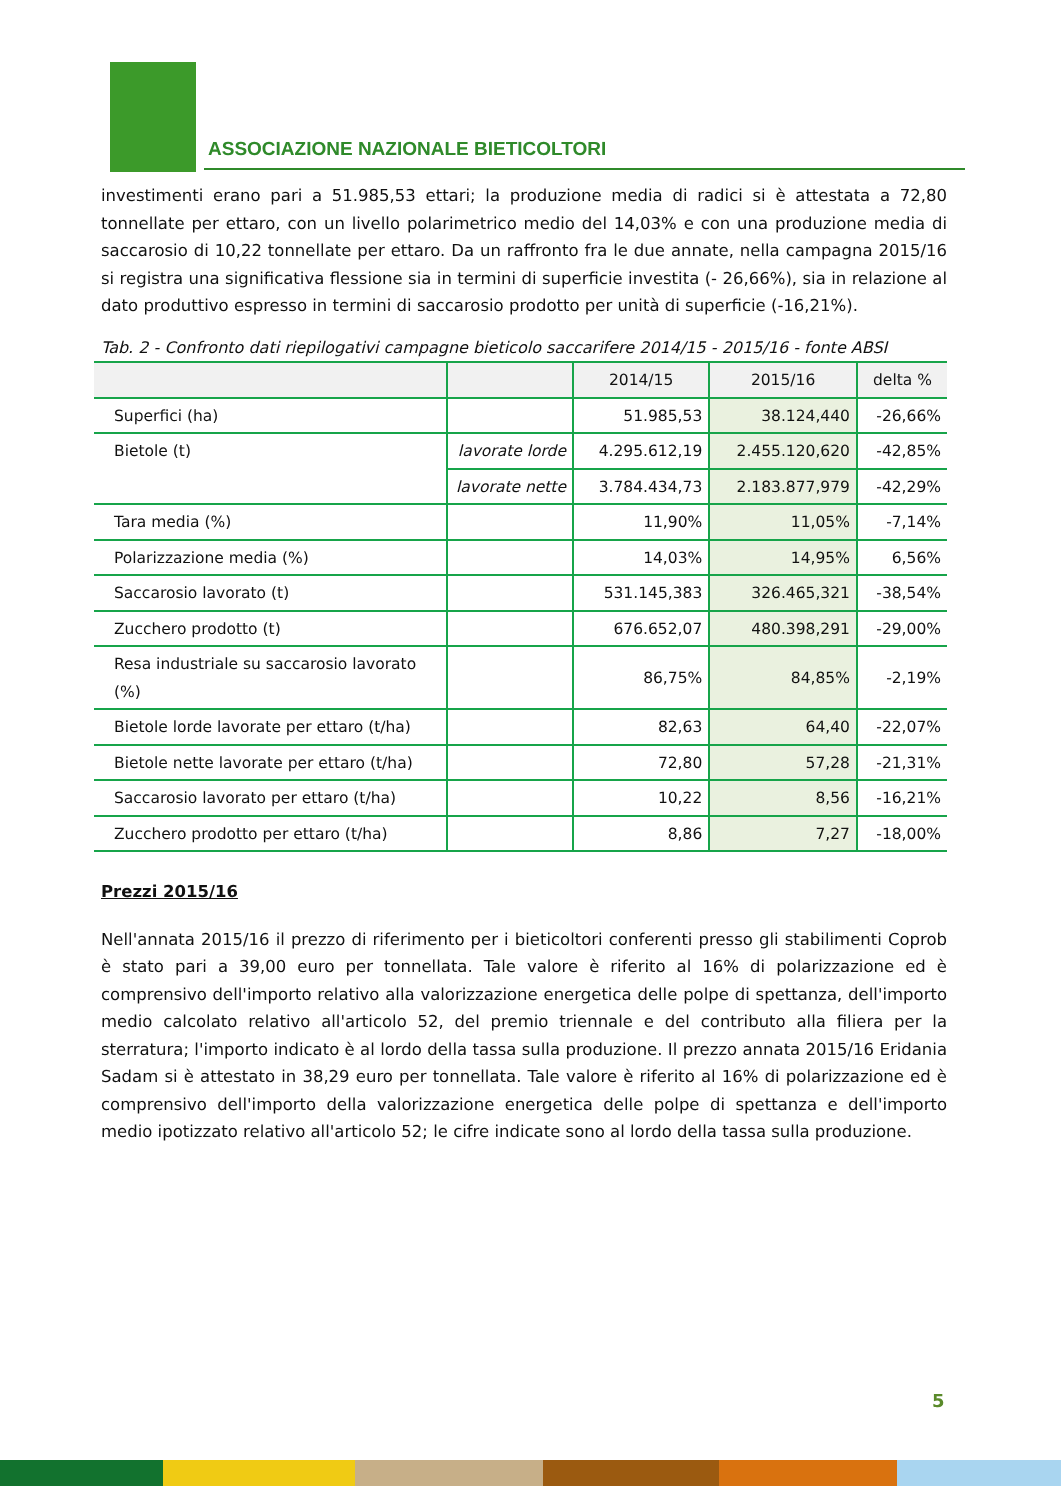ASSOCIAZIONE NAZIONALE BIETICOLTORI
investimenti erano pari a 51.985,53 ettari; la produzione media di radici si è attestata a 72,80 tonnellate per ettaro, con un livello polarimetrico medio del 14,03% e con una produzione media di saccarosio di 10,22 tonnellate per ettaro. Da un raffronto fra le due annate, nella campagna 2015/16 si registra una significativa flessione sia in termini di superficie investita (- 26,66%), sia in relazione al dato produttivo espresso in termini di saccarosio prodotto per unità di superficie (-16,21%).
Tab. 2 - Confronto dati riepilogativi campagne bieticolo saccarifere 2014/15 - 2015/16 - fonte ABSI
| | | 2014/15 | 2015/16 | delta % |
| --- | --- | --- | --- | --- |
| Superfici (ha) | | 51.985,53 | 38.124,440 | -26,66% |
| Bietole (t) | lavorate lorde | 4.295.612,19 | 2.455.120,620 | -42,85% |
| | lavorate nette | 3.784.434,73 | 2.183.877,979 | -42,29% |
| Tara media (%) | | 11,90% | 11,05% | -7,14% |
| Polarizzazione media (%) | | 14,03% | 14,95% | 6,56% |
| Saccarosio lavorato (t) | | 531.145,383 | 326.465,321 | -38,54% |
| Zucchero prodotto (t) | | 676.652,07 | 480.398,291 | -29,00% |
| Resa industriale su saccarosio lavorato (%) | | 86,75% | 84,85% | -2,19% |
| Bietole lorde lavorate per ettaro (t/ha) | | 82,63 | 64,40 | -22,07% |
| Bietole nette lavorate per ettaro (t/ha) | | 72,80 | 57,28 | -21,31% |
| Saccarosio lavorato per ettaro (t/ha) | | 10,22 | 8,56 | -16,21% |
| Zucchero prodotto per ettaro (t/ha) | | 8,86 | 7,27 | -18,00% |
Prezzi 2015/16
Nell'annata 2015/16 il prezzo di riferimento per i bieticoltori conferenti presso gli stabilimenti Coprob è stato pari a 39,00 euro per tonnellata. Tale valore è riferito al 16% di polarizzazione ed è comprensivo dell'importo relativo alla valorizzazione energetica delle polpe di spettanza, dell'importo medio calcolato relativo all'articolo 52, del premio triennale e del contributo alla filiera per la sterratura; l'importo indicato è al lordo della tassa sulla produzione. Il prezzo annata 2015/16 Eridania Sadam si è attestato in 38,29 euro per tonnellata. Tale valore è riferito al 16% di polarizzazione ed è comprensivo dell'importo della valorizzazione energetica delle polpe di spettanza e dell'importo medio ipotizzato relativo all'articolo 52; le cifre indicate sono al lordo della tassa sulla produzione.
5